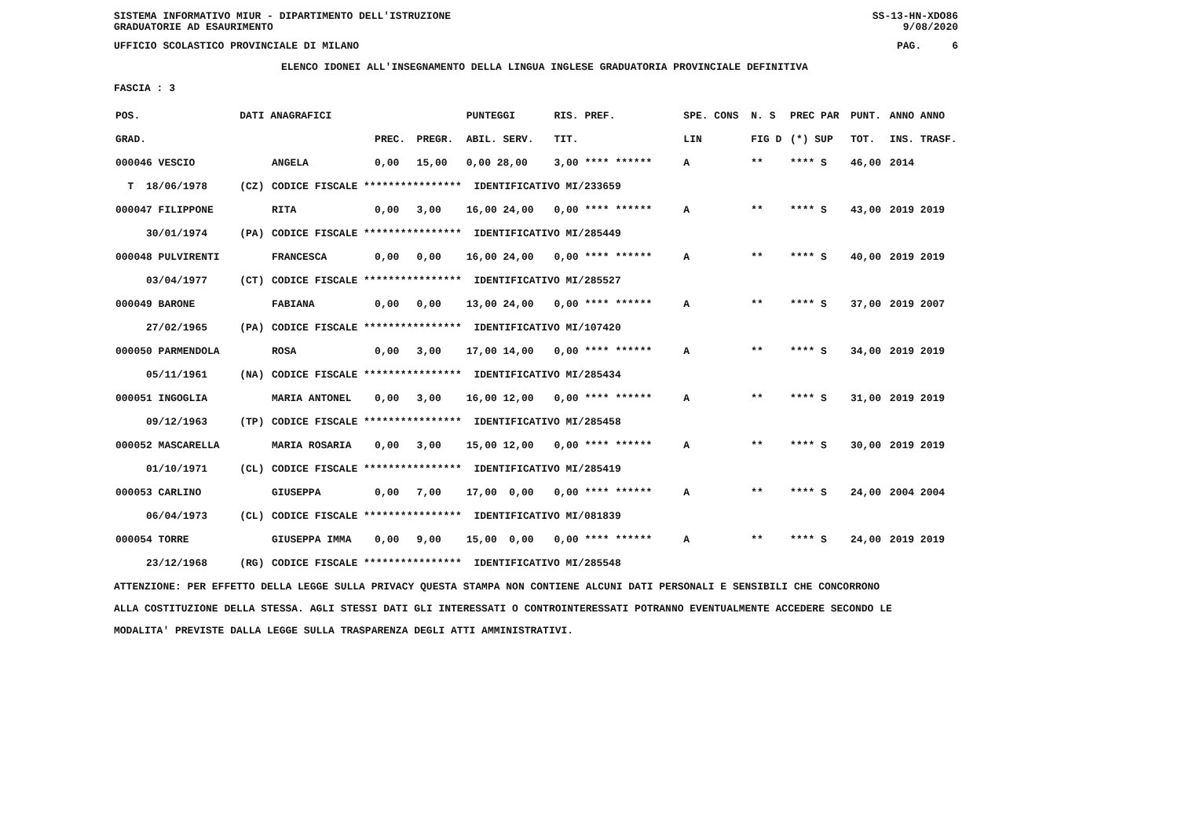SISTEMA INFORMATIVO MIUR - DIPARTIMENTO DELL'ISTRUZIONE
GRADUATORIE AD ESAURIMENTO SS-13-HN-XDO86
9/08/2020
UFFICIO SCOLASTICO PROVINCIALE DI MILANO PAG. 6
ELENCO IDONEI ALL'INSEGNAMENTO DELLA LINGUA INGLESE GRADUATORIA PROVINCIALE DEFINITIVA
FASCIA : 3
| POS. | DATI ANAGRAFICI | | | | PUNTEGGI | RIS. PREF. | | SPE. CONS | N. S | PREC PAR | PUNT. | ANNO ANNO |
| --- | --- | --- | --- | --- | --- | --- | --- | --- | --- | --- | --- | --- |
| GRAD. | | | PREC. | PREGR. | ABIL. SERV. | TIT. | | LIN | FIG D | (*) SUP | TOT. | INS. TRASF. |
| 000046 VESCIO | | ANGELA | 0,00 | 15,00 | 0,00 28,00 | 3,00 **** ****** | | A | ** | **** S | 46,00 | 2014 |
| T 18/06/1978 | (CZ) | CODICE FISCALE **************** IDENTIFICATIVO MI/233659 | | | | | | | | | | |
| 000047 FILIPPONE | | RITA | 0,00 | 3,00 | 16,00 24,00 | 0,00 **** ****** | | A | ** | **** S | 43,00 | 2019 2019 |
| 30/01/1974 | (PA) | CODICE FISCALE **************** IDENTIFICATIVO MI/285449 | | | | | | | | | | |
| 000048 PULVIRENTI | | FRANCESCA | 0,00 | 0,00 | 16,00 24,00 | 0,00 **** ****** | | A | ** | **** S | 40,00 | 2019 2019 |
| 03/04/1977 | (CT) | CODICE FISCALE **************** IDENTIFICATIVO MI/285527 | | | | | | | | | | |
| 000049 BARONE | | FABIANA | 0,00 | 0,00 | 13,00 24,00 | 0,00 **** ****** | | A | ** | **** S | 37,00 | 2019 2007 |
| 27/02/1965 | (PA) | CODICE FISCALE **************** IDENTIFICATIVO MI/107420 | | | | | | | | | | |
| 000050 PARMENDOLA | | ROSA | 0,00 | 3,00 | 17,00 14,00 | 0,00 **** ****** | | A | ** | **** S | 34,00 | 2019 2019 |
| 05/11/1961 | (NA) | CODICE FISCALE **************** IDENTIFICATIVO MI/285434 | | | | | | | | | | |
| 000051 INGOGLIA | | MARIA ANTONEL | 0,00 | 3,00 | 16,00 12,00 | 0,00 **** ****** | | A | ** | **** S | 31,00 | 2019 2019 |
| 09/12/1963 | (TP) | CODICE FISCALE **************** IDENTIFICATIVO MI/285458 | | | | | | | | | | |
| 000052 MASCARELLA | | MARIA ROSARIA | 0,00 | 3,00 | 15,00 12,00 | 0,00 **** ****** | | A | ** | **** S | 30,00 | 2019 2019 |
| 01/10/1971 | (CL) | CODICE FISCALE **************** IDENTIFICATIVO MI/285419 | | | | | | | | | | |
| 000053 CARLINO | | GIUSEPPA | 0,00 | 7,00 | 17,00 0,00 | 0,00 **** ****** | | A | ** | **** S | 24,00 | 2004 2004 |
| 06/04/1973 | (CL) | CODICE FISCALE **************** IDENTIFICATIVO MI/081839 | | | | | | | | | | |
| 000054 TORRE | | GIUSEPPA IMMA | 0,00 | 9,00 | 15,00 0,00 | 0,00 **** ****** | | A | ** | **** S | 24,00 | 2019 2019 |
| 23/12/1968 | (RG) | CODICE FISCALE **************** IDENTIFICATIVO MI/285548 | | | | | | | | | | |
ATTENZIONE: PER EFFETTO DELLA LEGGE SULLA PRIVACY QUESTA STAMPA NON CONTIENE ALCUNI DATI PERSONALI E SENSIBILI CHE CONCORRONO
ALLA COSTITUZIONE DELLA STESSA. AGLI STESSI DATI GLI INTERESSATI O CONTROINTERESSATI POTRANNO EVENTUALMENTE ACCEDERE SECONDO LE
MODALITA' PREVISTE DALLA LEGGE SULLA TRASPARENZA DEGLI ATTI AMMINISTRATIVI.